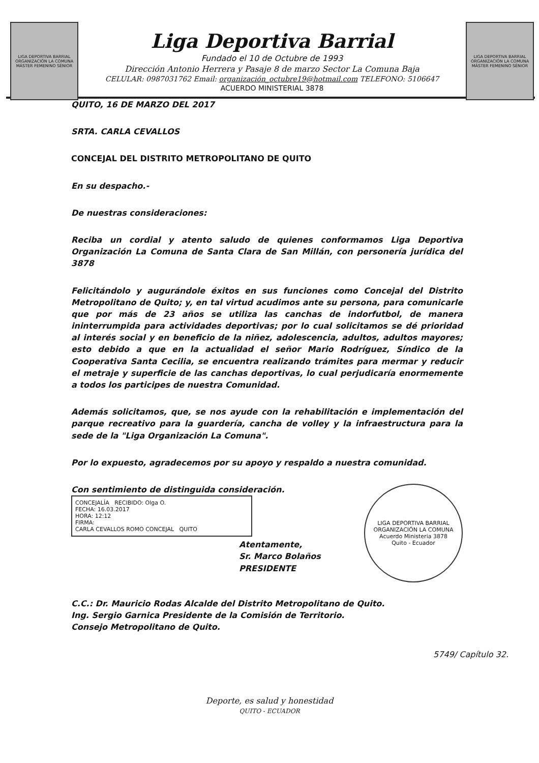LIGA DEPORTIVA BARRIAL
ORGANIZACIÓN LA COMUNA
MÁSTER FEMENINO SÉNIOR
Liga Deportiva Barrial
Fundado el 10 de Octubre de 1993
Dirección Antonio Herrera y Pasaje 8 de marzo Sector La Comuna Baja
CELULAR: 0987031762 Email: organización_octubre19@hotmail.com TELEFONO: 5106647
ACUERDO MINISTERIAL 3878
LIGA DEPORTIVA BARRIAL
ORGANIZACIÓN LA COMUNA
MÁSTER FEMENINO SÉNIOR
QUITO, 16 DE MARZO DEL 2017
SRTA. CARLA CEVALLOS
CONCEJAL DEL DISTRITO METROPOLITANO DE QUITO
En su despacho.-
De nuestras consideraciones:
Reciba un cordial y atento saludo de quienes conformamos Liga Deportiva Organización La Comuna de Santa Clara de San Millán, con personería jurídica del 3878
Felicitándolo y augurándole éxitos en sus funciones como Concejal del Distrito Metropolitano de Quito; y, en tal virtud acudimos ante su persona, para comunicarle que por más de 23 años se utiliza las canchas de indorfutbol, de manera ininterrumpida para actividades deportivas; por lo cual solicitamos se dé prioridad al interés social y en beneficio de la niñez, adolescencia, adultos, adultos mayores; esto debido a que en la actualidad el señor Mario Rodríguez, Síndico de la Cooperativa Santa Cecilia, se encuentra realizando trámites para mermar y reducir el metraje y superficie de las canchas deportivas, lo cual perjudicaría enormemente a todos los participes de nuestra Comunidad.
Además solicitamos, que, se nos ayude con la rehabilitación e implementación del parque recreativo para la guardería, cancha de volley y la infraestructura para la sede de la "Liga Organización La Comuna".
Por lo expuesto, agradecemos por su apoyo y respaldo a nuestra comunidad.
Con sentimiento de distinguida consideración.
CONCEJALÍA RECIBIDO: Olga O.
FECHA: 16.03.2017
HORA: 12:12
FIRMA:
CARLA CEVALLOS ROMO CONCEJAL QUITO
Atentamente,
Sr. Marco Bolaños
PRESIDENTE
LIGA DEPORTIVA BARRIAL ORGANIZACIÓN LA COMUNA
Acuerdo Ministeria 3878
Quito - Ecuador
C.C.: Dr. Mauricio Rodas Alcalde del Distrito Metropolitano de Quito.
Ing. Sergio Garnica Presidente de la Comisión de Territorio.
Consejo Metropolitano de Quito.
5749/ Capítulo 32.
Deporte, es salud y honestidad
QUITO - ECUADOR